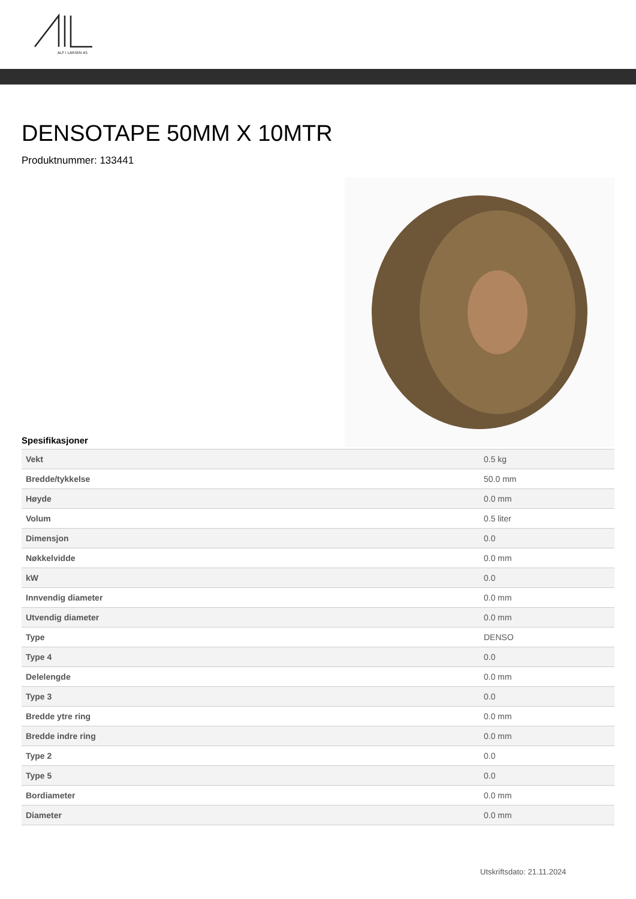ALF I LARSEN AS
DENSOTAPE 50MM X 10MTR
Produktnummer: 133441
Spesifikasjoner
| Vekt | 0.5 kg |
| Bredde/tykkelse | 50.0 mm |
| Høyde | 0.0 mm |
| Volum | 0.5 liter |
| Dimensjon | 0.0 |
| Nøkkelvidde | 0.0 mm |
| kW | 0.0 |
| Innvendig diameter | 0.0 mm |
| Utvendig diameter | 0.0 mm |
| Type | DENSO |
| Type 4 | 0.0 |
| Delelengde | 0.0 mm |
| Type 3 | 0.0 |
| Bredde ytre ring | 0.0 mm |
| Bredde indre ring | 0.0 mm |
| Type 2 | 0.0 |
| Type 5 | 0.0 |
| Bordiameter | 0.0 mm |
| Diameter | 0.0 mm |
Utskriftsdato: 21.11.2024